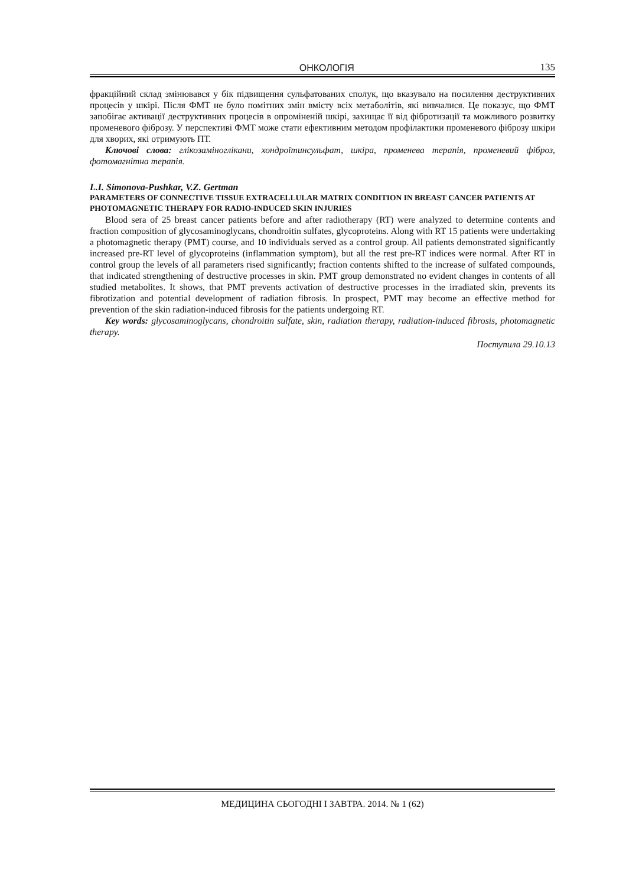ОНКОЛОГІЯ 135
фракційний склад змінювався у бік підвищення сульфатованих сполук, що вказувало на посилення деструктивних процесів у шкірі. Після ФМТ не було помітних змін вмісту всіх метаболітів, які вивчалися. Це показує, що ФМТ запобігає активації деструктивних процесів в опроміненій шкірі, захищає її від фібротизації та можливого розвитку променевого фіброзу. У перспективі ФМТ може стати ефективним методом профілактики променевого фіброзу шкіри для хворих, які отримують ПТ.
Ключові слова: глікозаміноглікани, хондроїтинсульфат, шкіра, променева терапія, променевий фіброз, фотомагнітна терапія.
L.I. Simonova-Pushkar, V.Z. Gertman
PARAMETERS OF CONNECTIVE TISSUE EXTRACELLULAR MATRIX CONDITION IN BREAST CANCER PATIENTS AT PHOTOMAGNETIC THERAPY FOR RADIO-INDUCED SKIN INJURIES
Blood sera of 25 breast cancer patients before and after radiotherapy (RT) were analyzed to determine contents and fraction composition of glycosaminoglycans, chondroitin sulfates, glycoproteins. Along with RT 15 patients were undertaking a photomagnetic therapy (PMT) course, and 10 individuals served as a control group. All patients demonstrated significantly increased pre-RT level of glycoproteins (inflammation symptom), but all the rest pre-RT indices were normal. After RT in control group the levels of all parameters rised significantly; fraction contents shifted to the increase of sulfated compounds, that indicated strengthening of destructive processes in skin. PMT group demonstrated no evident changes in contents of all studied metabolites. It shows, that PMT prevents activation of destructive processes in the irradiated skin, prevents its fibrotization and potential development of radiation fibrosis. In prospect, PMT may become an effective method for prevention of the skin radiation-induced fibrosis for the patients undergoing RT.
Key words: glycosaminoglycans, chondroitin sulfate, skin, radiation therapy, radiation-induced fibrosis, photomagnetic therapy.
Поступила 29.10.13
МЕДИЦИНА СЬОГОДНІ І ЗАВТРА. 2014. № 1 (62)